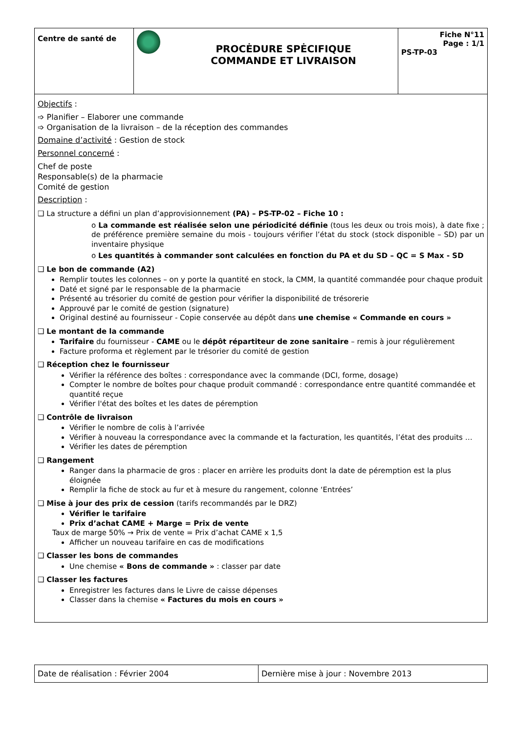| Centre de santé de | | PROCĖDURE SPĖCIFIQUE COMMANDE ET LIVRAISON | Fiche N°11 Page : 1/1 PS-TP-03 |
| Objectifs : ➩ Planifier – Elaborer une commande ➩ Organisation de la livraison – de la réception des commandes Domaine d’activité : Gestion de stock Personnel concerné : Chef de poste Responsable(s) de la pharmacie Comité de gestion Description : ❑ La structure a défini un plan d’approvisionnement (PA) – PS-TP-02 – Fiche 10 : o La commande est réalisée selon une périodicité définie (tous les deux ou trois mois), à date fixe ; de préférence première semaine du mois - toujours vérifier l’état du stock (stock disponible – SD) par un inventaire physique o Les quantités à commander sont calculées en fonction du PA et du SD – QC = S Max - SD ❑ Le bon de commande (A2) Remplir toutes les colonnes – on y porte la quantité en stock, la CMM, la quantité commandée pour chaque produit Daté et signé par le responsable de la pharmacie Présenté au trésorier du comité de gestion pour vérifier la disponibilité de trésorerie Approuvé par le comité de gestion (signature) Original destiné au fournisseur - Copie conservée au dépôt dans une chemise « Commande en cours » ❑ Le montant de la commande Tarifaire du fournisseur - CAME ou le dépôt répartiteur de zone sanitaire – remis à jour régulièrement Facture proforma et règlement par le trésorier du comité de gestion ❑ Réception chez le fournisseur Vérifier la référence des boîtes : correspondance avec la commande (DCI, forme, dosage) Compter le nombre de boîtes pour chaque produit commandé : correspondance entre quantité commandée et quantité reçue Vérifier l'état des boîtes et les dates de péremption ❑ Contrôle de livraison Vérifier le nombre de colis à l’arrivée Vérifier à nouveau la correspondance avec la commande et la facturation, les quantités, l’état des produits … Vérifier les dates de péremption ❑ Rangement Ranger dans la pharmacie de gros : placer en arrière les produits dont la date de péremption est la plus éloignée Remplir la fiche de stock au fur et à mesure du rangement, colonne ‘Entrées’ ❑ Mise à jour des prix de cession (tarifs recommandés par le DRZ) Vérifier le tarifaire Prix d’achat CAME + Marge = Prix de vente Taux de marge 50% → Prix de vente = Prix d’achat CAME x 1,5 Afficher un nouveau tarifaire en cas de modifications ❑ Classer les bons de commandes Une chemise « Bons de commande » : classer par date ❑ Classer les factures Enregistrer les factures dans le Livre de caisse dépenses Classer dans la chemise « Factures du mois en cours » | | | |
| Date de réalisation : Février 2004 | Dernière mise à jour : Novembre 2013 |